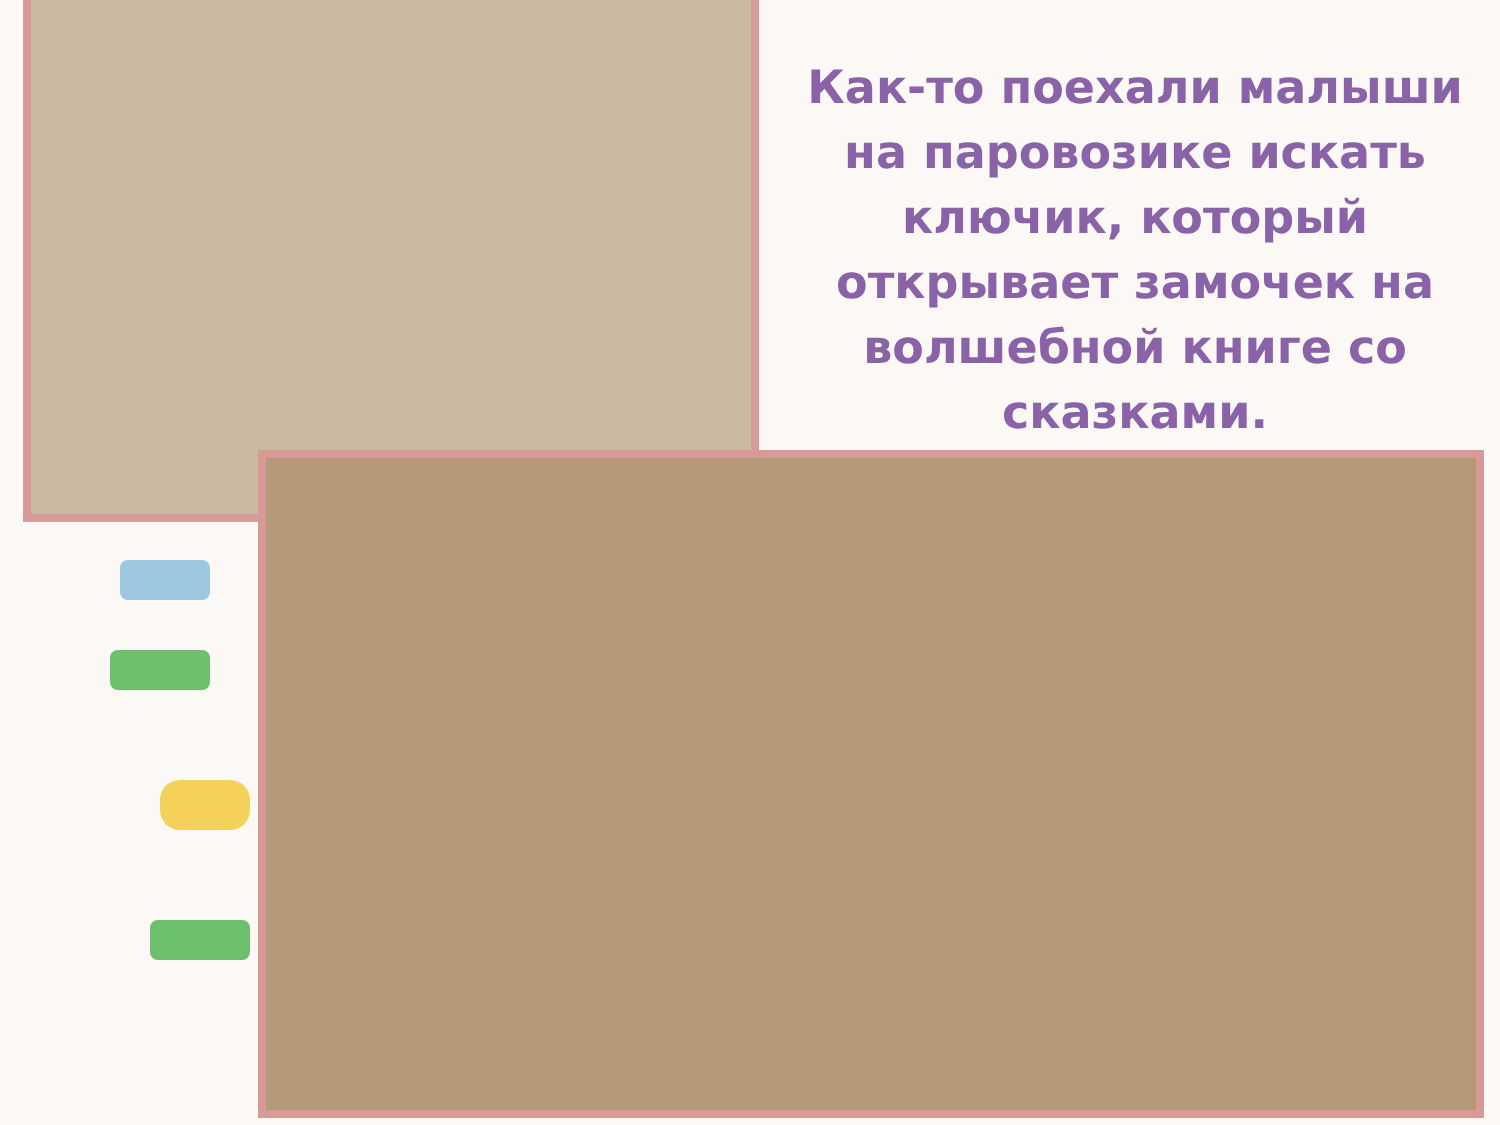Как-то поехали малыши на паровозике искать ключик, который открывает замочек на волшебной книге со сказками.